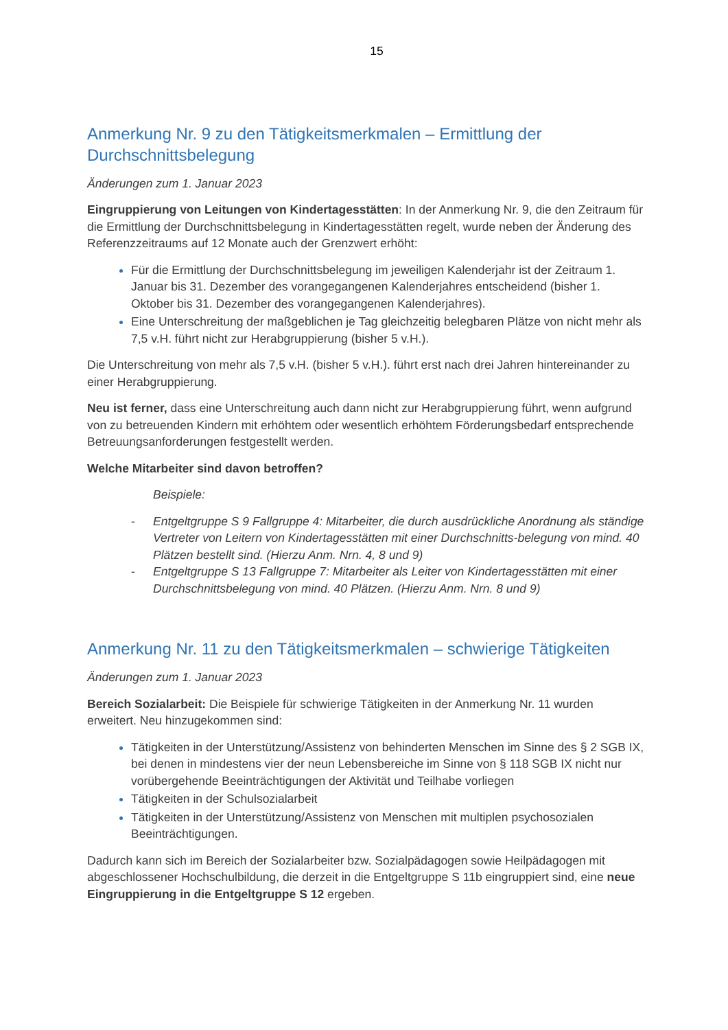15
Anmerkung Nr. 9 zu den Tätigkeitsmerkmalen – Ermittlung der Durchschnittsbelegung
Änderungen zum 1. Januar 2023
Eingruppierung von Leitungen von Kindertagesstätten: In der Anmerkung Nr. 9, die den Zeitraum für die Ermittlung der Durchschnittsbelegung in Kindertagesstätten regelt, wurde neben der Änderung des Referenzzeitraums auf 12 Monate auch der Grenzwert erhöht:
Für die Ermittlung der Durchschnittsbelegung im jeweiligen Kalenderjahr ist der Zeitraum 1. Januar bis 31. Dezember des vorangegangenen Kalenderjahres entscheidend (bisher 1. Oktober bis 31. Dezember des vorangegangenen Kalenderjahres).
Eine Unterschreitung der maßgeblichen je Tag gleichzeitig belegbaren Plätze von nicht mehr als 7,5 v.H. führt nicht zur Herabgruppierung (bisher 5 v.H.).
Die Unterschreitung von mehr als 7,5 v.H. (bisher 5 v.H.). führt erst nach drei Jahren hintereinander zu einer Herabgruppierung.
Neu ist ferner, dass eine Unterschreitung auch dann nicht zur Herabgruppierung führt, wenn aufgrund von zu betreuenden Kindern mit erhöhtem oder wesentlich erhöhtem Förderungsbedarf entsprechende Betreuungsanforderungen festgestellt werden.
Welche Mitarbeiter sind davon betroffen?
Beispiele:
- Entgeltgruppe S 9 Fallgruppe 4: Mitarbeiter, die durch ausdrückliche Anordnung als ständige Vertreter von Leitern von Kindertagesstätten mit einer Durchschnitts-belegung von mind. 40 Plätzen bestellt sind. (Hierzu Anm. Nrn. 4, 8 und 9)
- Entgeltgruppe S 13 Fallgruppe 7: Mitarbeiter als Leiter von Kindertagesstätten mit einer Durchschnittsbelegung von mind. 40 Plätzen. (Hierzu Anm. Nrn. 8 und 9)
Anmerkung Nr. 11 zu den Tätigkeitsmerkmalen – schwierige Tätigkeiten
Änderungen zum 1. Januar 2023
Bereich Sozialarbeit: Die Beispiele für schwierige Tätigkeiten in der Anmerkung Nr. 11 wurden erweitert. Neu hinzugekommen sind:
Tätigkeiten in der Unterstützung/Assistenz von behinderten Menschen im Sinne des § 2 SGB IX, bei denen in mindestens vier der neun Lebensbereiche im Sinne von § 118 SGB IX nicht nur vorübergehende Beeinträchtigungen der Aktivität und Teilhabe vorliegen
Tätigkeiten in der Schulsozialarbeit
Tätigkeiten in der Unterstützung/Assistenz von Menschen mit multiplen psychosozialen Beeinträchtigungen.
Dadurch kann sich im Bereich der Sozialarbeiter bzw. Sozialpädagogen sowie Heilpädagogen mit abgeschlossener Hochschulbildung, die derzeit in die Entgeltgruppe S 11b eingruppiert sind, eine neue Eingruppierung in die Entgeltgruppe S 12 ergeben.